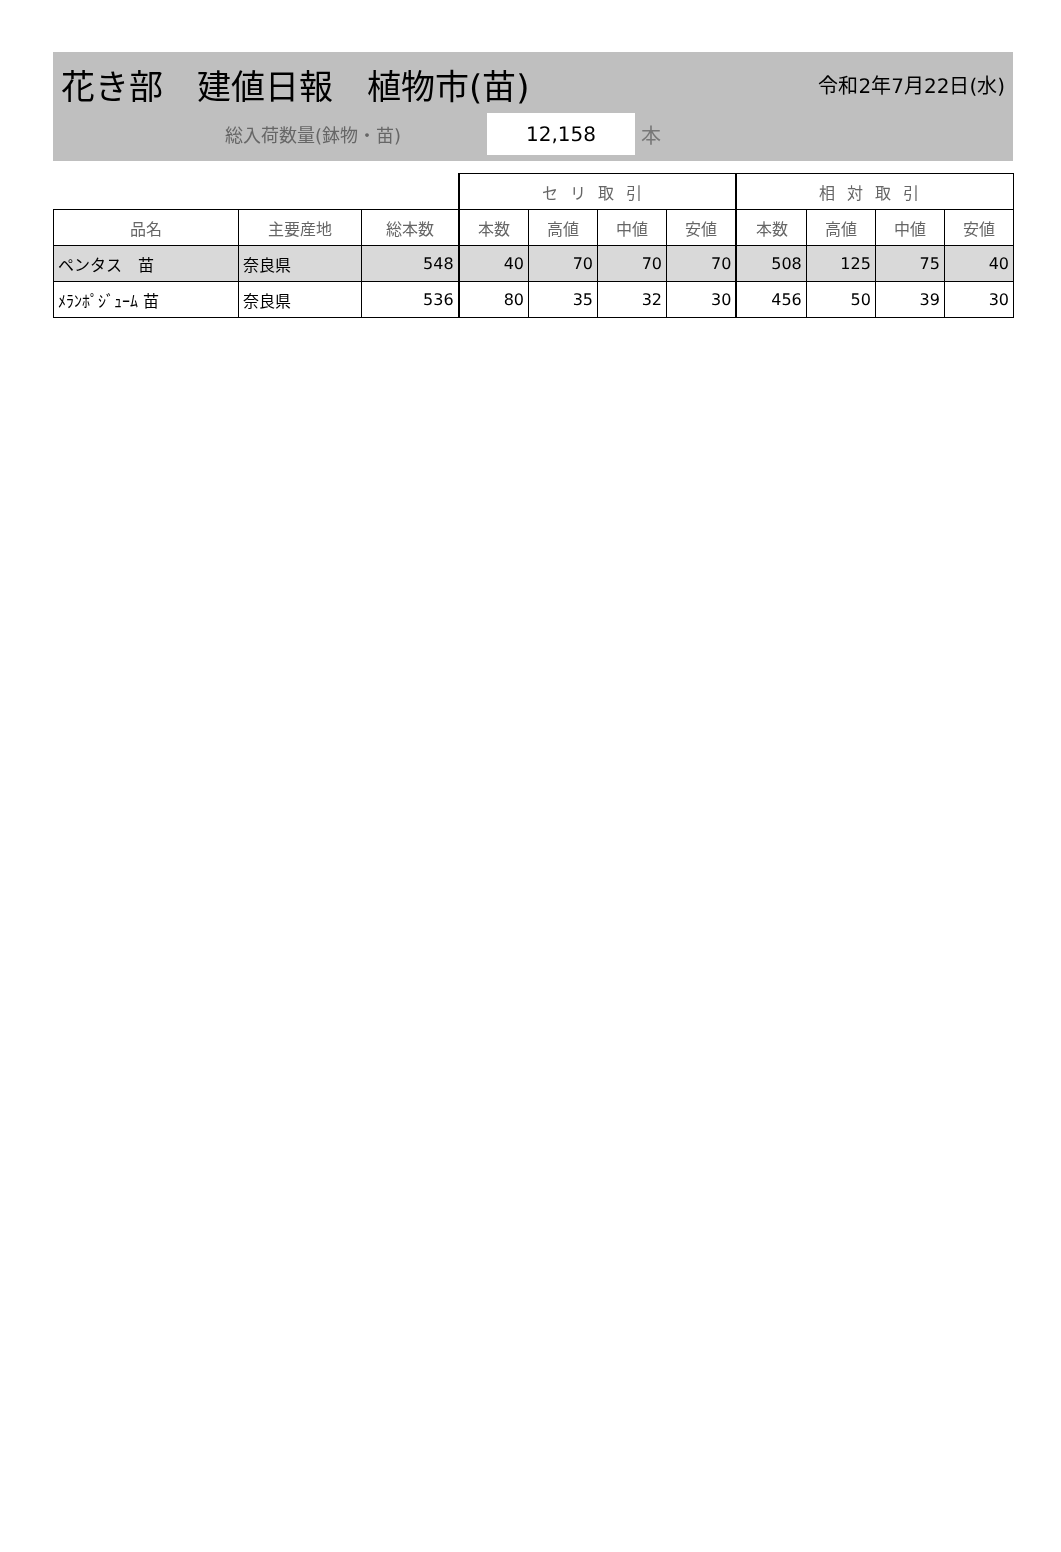花き部　建値日報　植物市(苗)
令和2年7月22日(水)
総入荷数量(鉢物・苗)
12,158
本
| | | | セリ取引 | | | | 相対取引 | | | |
| --- | --- | --- | --- | --- | --- | --- | --- | --- | --- | --- |
| 品名 | 主要産地 | 総本数 | 本数 | 高値 | 中値 | 安値 | 本数 | 高値 | 中値 | 安値 |
| ペンタス 苗 | 奈良県 | 548 | 40 | 70 | 70 | 70 | 508 | 125 | 75 | 40 |
| ﾒﾗﾝﾎﾟｼﾞｭｰﾑ 苗 | 奈良県 | 536 | 80 | 35 | 32 | 30 | 456 | 50 | 39 | 30 |